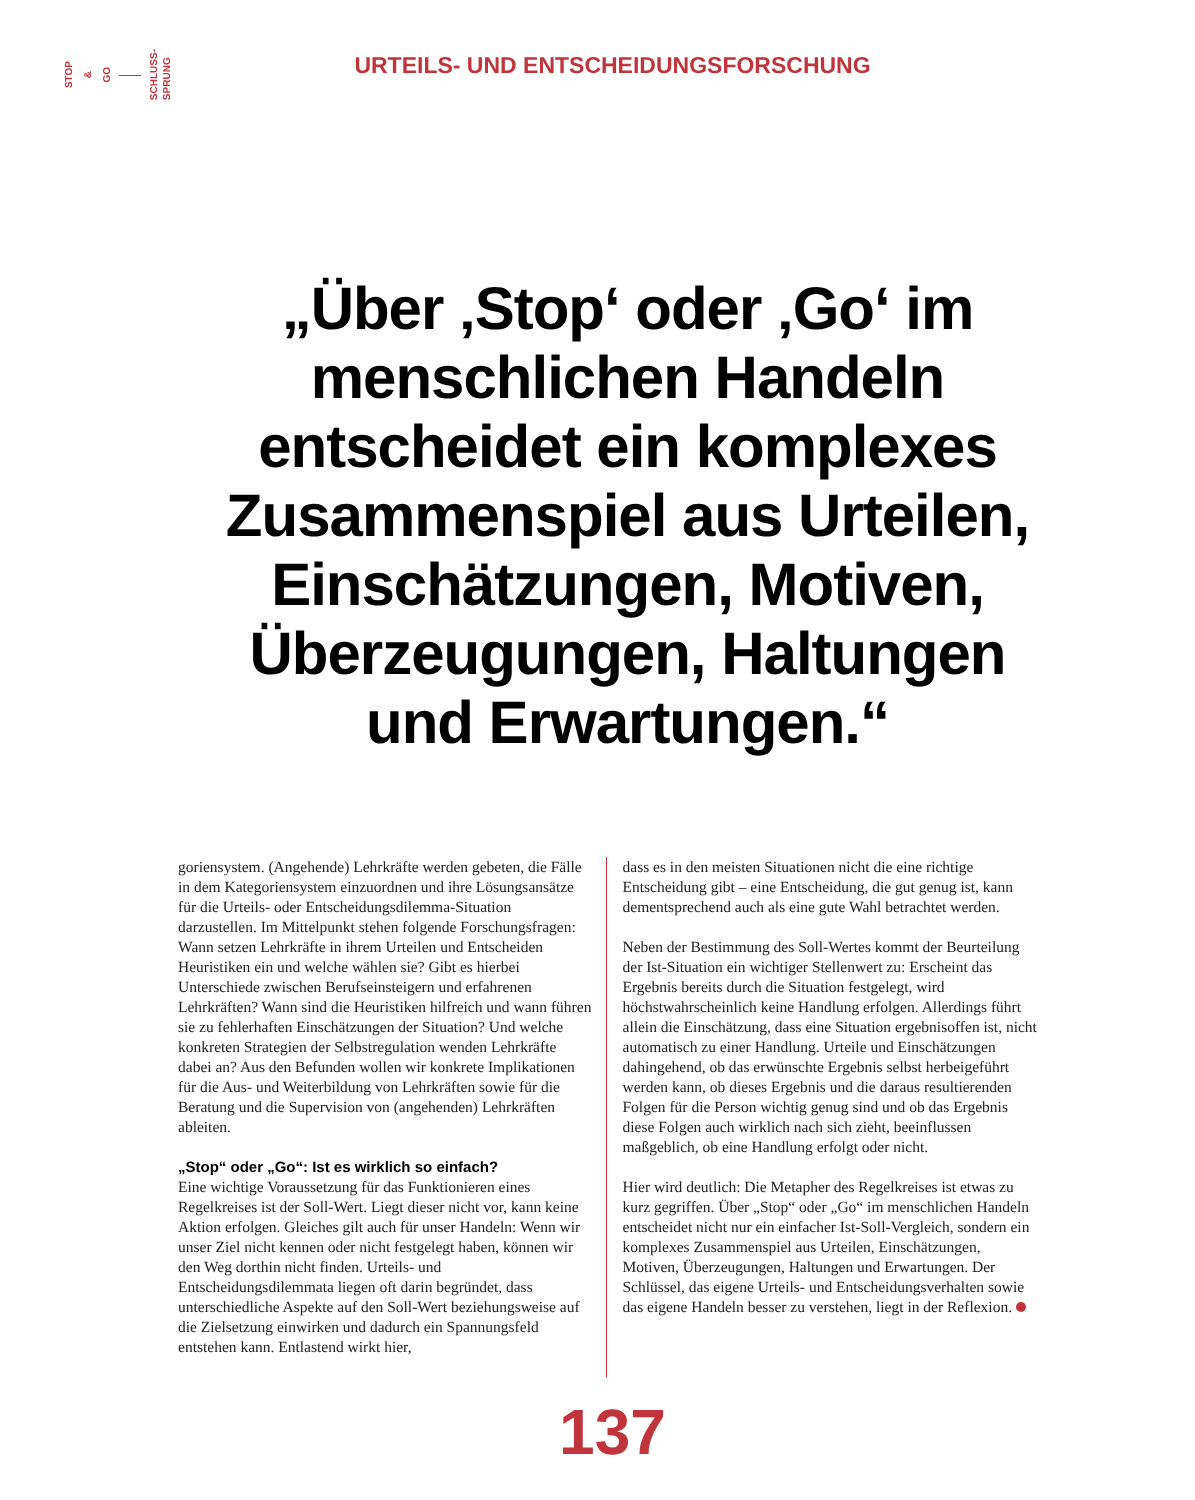STOP & GO SCHLUSS-
SPRUNG
URTEILS- UND ENTSCHEIDUNGSFORSCHUNG
„Über ‚Stop‘ oder ‚Go‘ im menschlichen Handeln entscheidet ein komplexes Zusammenspiel aus Urteilen, Einschätzungen, Motiven, Überzeugungen, Haltungen und Erwartungen.“
goriensystem. (Angehende) Lehrkräfte werden gebeten, die Fälle in dem Kategoriensystem einzuordnen und ihre Lösungsansätze für die Urteils- oder Entscheidungsdilemma-Situation darzustellen. Im Mittelpunkt stehen folgende Forschungsfragen: Wann setzen Lehrkräfte in ihrem Urteilen und Entscheiden Heuristiken ein und welche wählen sie? Gibt es hierbei Unterschiede zwischen Berufseinsteigern und erfahrenen Lehrkräften? Wann sind die Heuristiken hilfreich und wann führen sie zu fehlerhaften Einschätzungen der Situation? Und welche konkreten Strategien der Selbstregulation wenden Lehrkräfte dabei an? Aus den Befunden wollen wir konkrete Implikationen für die Aus- und Weiterbildung von Lehrkräften sowie für die Beratung und die Supervision von (angehenden) Lehrkräften ableiten.
„Stop“ oder „Go“: Ist es wirklich so einfach?
Eine wichtige Voraussetzung für das Funktionieren eines Regelkreises ist der Soll-Wert. Liegt dieser nicht vor, kann keine Aktion erfolgen. Gleiches gilt auch für unser Handeln: Wenn wir unser Ziel nicht kennen oder nicht festgelegt haben, können wir den Weg dorthin nicht finden. Urteils- und Entscheidungsdilemmata liegen oft darin begründet, dass unterschiedliche Aspekte auf den Soll-Wert beziehungsweise auf die Zielsetzung einwirken und dadurch ein Spannungsfeld entstehen kann. Entlastend wirkt hier,
dass es in den meisten Situationen nicht die eine richtige Entscheidung gibt – eine Entscheidung, die gut genug ist, kann dementsprechend auch als eine gute Wahl betrachtet werden.
Neben der Bestimmung des Soll-Wertes kommt der Beurteilung der Ist-Situation ein wichtiger Stellenwert zu: Erscheint das Ergebnis bereits durch die Situation festgelegt, wird höchstwahrscheinlich keine Handlung erfolgen. Allerdings führt allein die Einschätzung, dass eine Situation ergebnisoffen ist, nicht automatisch zu einer Handlung. Urteile und Einschätzungen dahingehend, ob das erwünschte Ergebnis selbst herbeigeführt werden kann, ob dieses Ergebnis und die daraus resultierenden Folgen für die Person wichtig genug sind und ob das Ergebnis diese Folgen auch wirklich nach sich zieht, beeinflussen maßgeblich, ob eine Handlung erfolgt oder nicht.
Hier wird deutlich: Die Metapher des Regelkreises ist etwas zu kurz gegriffen. Über „Stop“ oder „Go“ im menschlichen Handeln entscheidet nicht nur ein einfacher Ist-Soll-Vergleich, sondern ein komplexes Zusammenspiel aus Urteilen, Einschätzungen, Motiven, Überzeugungen, Haltungen und Erwartungen. Der Schlüssel, das eigene Urteils- und Entscheidungsverhalten sowie das eigene Handeln besser zu verstehen, liegt in der Reflexion.
137